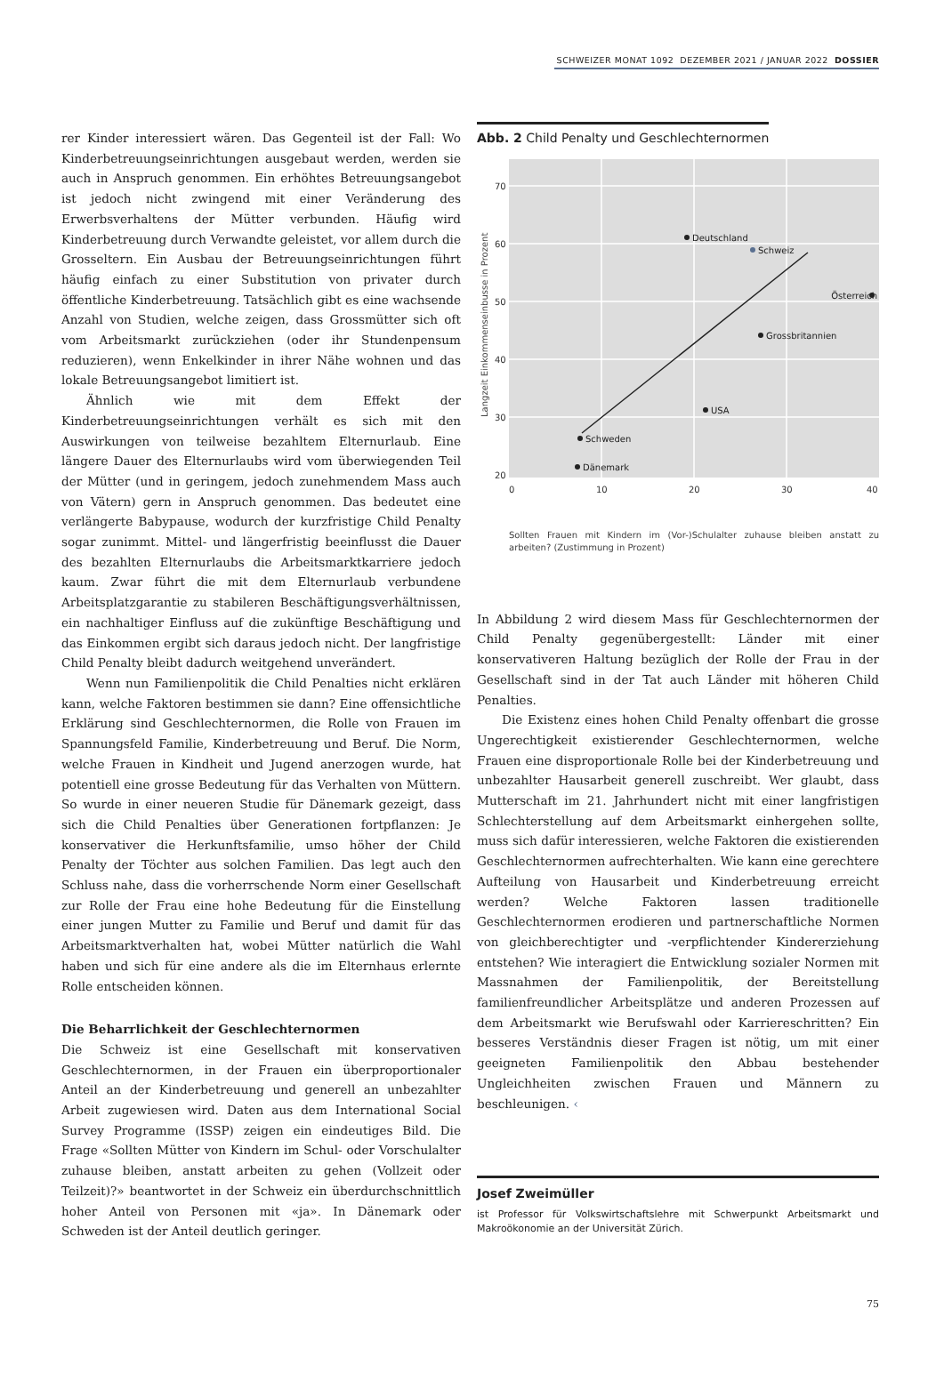SCHWEIZER MONAT 1092 DEZEMBER 2021 / JANUAR 2022 DOSSIER
rer Kinder interessiert wären. Das Gegenteil ist der Fall: Wo Kinderbetreuungseinrichtungen ausgebaut werden, werden sie auch in Anspruch genommen. Ein erhöhtes Betreuungsangebot ist jedoch nicht zwingend mit einer Veränderung des Erwerbsverhaltens der Mütter verbunden. Häufig wird Kinderbetreuung durch Verwandte geleistet, vor allem durch die Grosseltern. Ein Ausbau der Betreuungseinrichtungen führt häufig einfach zu einer Substitution von privater durch öffentliche Kinderbetreuung. Tatsächlich gibt es eine wachsende Anzahl von Studien, welche zeigen, dass Grossmütter sich oft vom Arbeitsmarkt zurückziehen (oder ihr Stundenpensum reduzieren), wenn Enkelkinder in ihrer Nähe wohnen und das lokale Betreuungsangebot limitiert ist.
Ähnlich wie mit dem Effekt der Kinderbetreuungseinrichtungen verhält es sich mit den Auswirkungen von teilweise bezahltem Elternurlaub. Eine längere Dauer des Elternurlaubs wird vom überwiegenden Teil der Mütter (und in geringem, jedoch zunehmendem Mass auch von Vätern) gern in Anspruch genommen. Das bedeutet eine verlängerte Babypause, wodurch der kurzfristige Child Penalty sogar zunimmt. Mittel- und längerfristig beeinflusst die Dauer des bezahlten Elternurlaubs die Arbeitsmarktkarriere jedoch kaum. Zwar führt die mit dem Elternurlaub verbundene Arbeitsplatzgarantie zu stabileren Beschäftigungsverhältnissen, ein nachhaltiger Einfluss auf die zukünftige Beschäftigung und das Einkommen ergibt sich daraus jedoch nicht. Der langfristige Child Penalty bleibt dadurch weitgehend unverändert.
Wenn nun Familienpolitik die Child Penalties nicht erklären kann, welche Faktoren bestimmen sie dann? Eine offensichtliche Erklärung sind Geschlechternormen, die Rolle von Frauen im Spannungsfeld Familie, Kinderbetreuung und Beruf. Die Norm, welche Frauen in Kindheit und Jugend anerzogen wurde, hat potentiell eine grosse Bedeutung für das Verhalten von Müttern. So wurde in einer neueren Studie für Dänemark gezeigt, dass sich die Child Penalties über Generationen fortpflanzen: Je konservativer die Herkunftsfamilie, umso höher der Child Penalty der Töchter aus solchen Familien. Das legt auch den Schluss nahe, dass die vorherrschende Norm einer Gesellschaft zur Rolle der Frau eine hohe Bedeutung für die Einstellung einer jungen Mutter zu Familie und Beruf und damit für das Arbeitsmarktverhalten hat, wobei Mütter natürlich die Wahl haben und sich für eine andere als die im Elternhaus erlernte Rolle entscheiden können.
Die Beharrlichkeit der Geschlechternormen
Die Schweiz ist eine Gesellschaft mit konservativen Geschlechternormen, in der Frauen ein überproportionaler Anteil an der Kinderbetreuung und generell an unbezahlter Arbeit zugewiesen wird. Daten aus dem International Social Survey Programme (ISSP) zeigen ein eindeutiges Bild. Die Frage «Sollten Mütter von Kindern im Schul- oder Vorschulalter zuhause bleiben, anstatt arbeiten zu gehen (Vollzeit oder Teilzeit)?» beantwortet in der Schweiz ein überdurchschnittlich hoher Anteil von Personen mit «ja». In Dänemark oder Schweden ist der Anteil deutlich geringer.
Abb. 2 Child Penalty und Geschlechternormen
70
60
50
40
30
20
0
10
20
30
40
Langzeit Einkommenseinbusse in Prozent
Deutschland
Schweiz
Österreich
Grossbritannien
USA
Schweden
Dänemark
Sollten Frauen mit Kindern im (Vor-)Schulalter zuhause bleiben anstatt zu arbeiten? (Zustimmung in Prozent)
In Abbildung 2 wird diesem Mass für Geschlechternormen der Child Penalty gegenübergestellt: Länder mit einer konservativeren Haltung bezüglich der Rolle der Frau in der Gesellschaft sind in der Tat auch Länder mit höheren Child Penalties.
Die Existenz eines hohen Child Penalty offenbart die grosse Ungerechtigkeit existierender Geschlechternormen, welche Frauen eine disproportionale Rolle bei der Kinderbetreuung und unbezahlter Hausarbeit generell zuschreibt. Wer glaubt, dass Mutterschaft im 21. Jahrhundert nicht mit einer langfristigen Schlechterstellung auf dem Arbeitsmarkt einhergehen sollte, muss sich dafür interessieren, welche Faktoren die existierenden Geschlechternormen aufrechterhalten. Wie kann eine gerechtere Aufteilung von Hausarbeit und Kinderbetreuung erreicht werden? Welche Faktoren lassen traditionelle Geschlechternormen erodieren und partnerschaftliche Normen von gleichberechtigter und -verpflichtender Kindererziehung entstehen? Wie interagiert die Entwicklung sozialer Normen mit Massnahmen der Familienpolitik, der Bereitstellung familienfreundlicher Arbeitsplätze und anderen Prozessen auf dem Arbeitsmarkt wie Berufswahl oder Karriereschritten? Ein besseres Verständnis dieser Fragen ist nötig, um mit einer geeigneten Familienpolitik den Abbau bestehender Ungleichheiten zwischen Frauen und Männern zu beschleunigen. ‹
Josef Zweimüller
ist Professor für Volkswirtschaftslehre mit Schwerpunkt Arbeitsmarkt und Makroökonomie an der Universität Zürich.
75